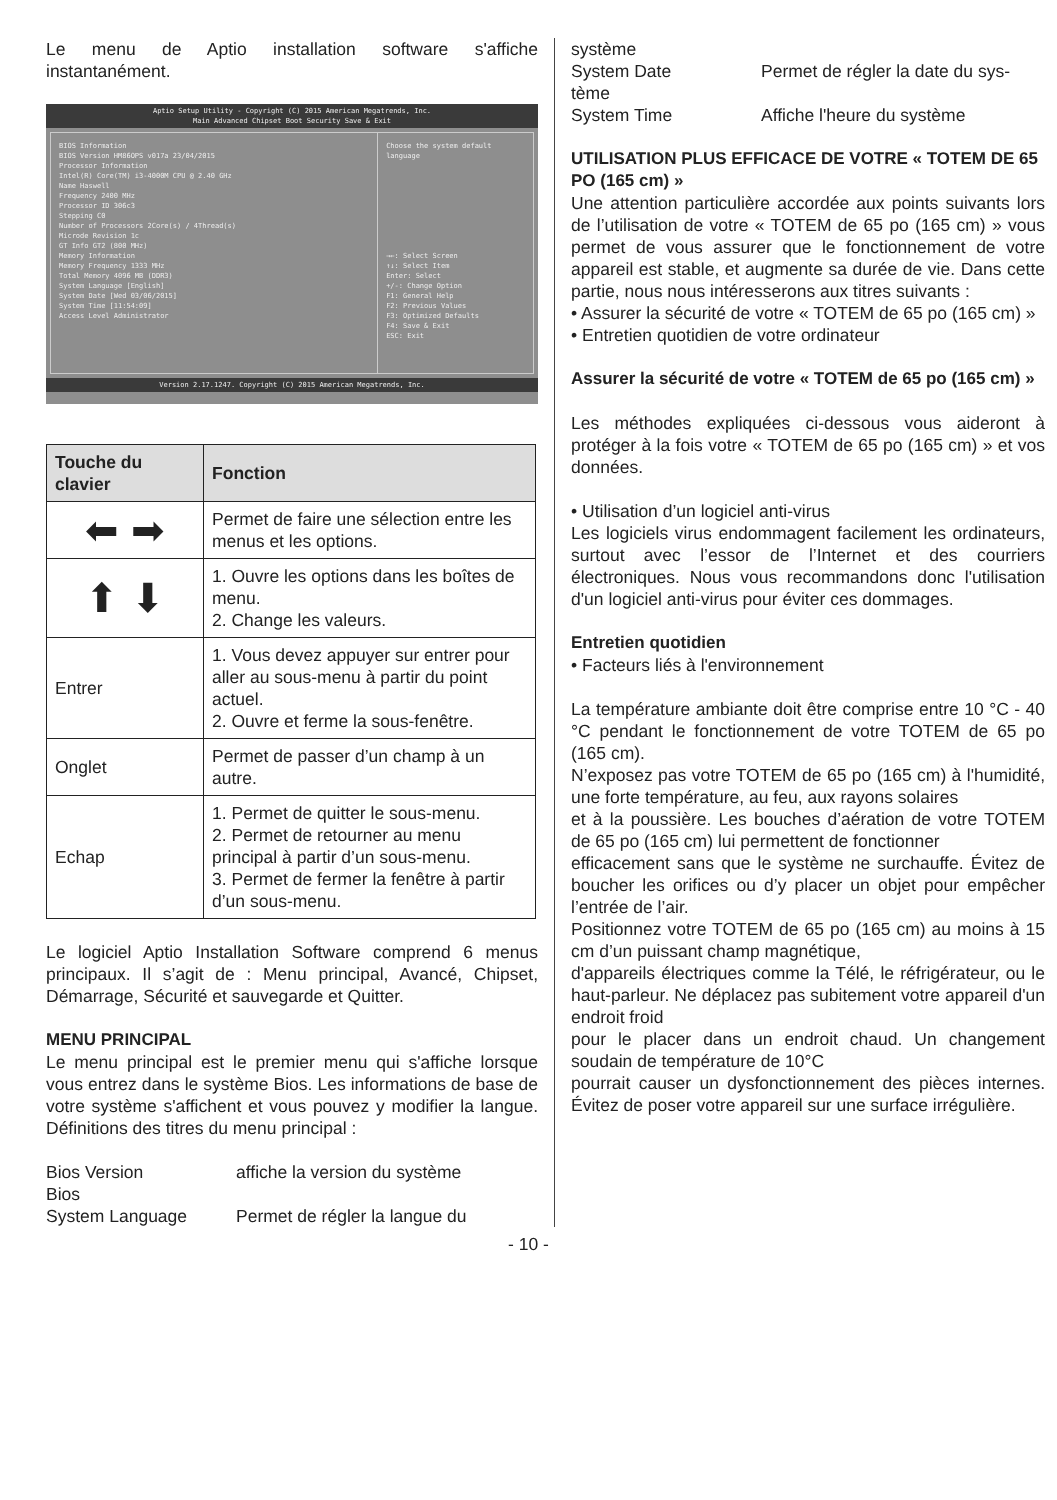Le menu de Aptio installation software s'affiche instantanément.
Aptio Setup Utility - Copyright (C) 2015 American Megatrends, Inc.
Main Advanced Chipset Boot Security Save & Exit
BIOS Information
BIOS Version HM86OPS v017a 23/04/2015
Processor Information
Intel(R) Core(TM) i3-4000M CPU @ 2.40 GHz
Name Haswell
Frequency 2400 MHz
Processor ID 306c3
Stepping C0
Number of Processors 2Core(s) / 4Thread(s)
Microde Revision 1c
GT Info GT2 (800 MHz)
Memory Information
Memory Frequency 1333 MHz
Total Memory 4096 MB (DDR3)
System Language [English]
System Date [Wed 03/06/2015]
System Time [11:54:09]
Access Level Administrator
Choose the system default language
→←: Select Screen
↑↓: Select Item
Enter: Select
+/-: Change Option
F1: General Help
F2: Previous Values
F3: Optimized Defaults
F4: Save & Exit
ESC: Exit
Version 2.17.1247. Copyright (C) 2015 American Megatrends, Inc.
| Touche du clavier | Fonction |
| --- | --- |
| ⬅ ➡ | Permet de faire une sélection entre les menus et les options. |
| ⬆ ⬇ | 1. Ouvre les options dans les boîtes de menu. 2. Change les valeurs. |
| Entrer | 1. Vous devez appuyer sur entrer pour aller au sous-menu à partir du point actuel. 2. Ouvre et ferme la sous-fenêtre. |
| Onglet | Permet de passer d’un champ à un autre. |
| Echap | 1. Permet de quitter le sous-menu. 2. Permet de retourner au menu principal à partir d’un sous-menu. 3. Permet de fermer la fenêtre à partir d’un sous-menu. |
Le logiciel Aptio Installation Software comprend 6 menus principaux. Il s’agit de : Menu principal, Avancé, Chipset, Démarrage, Sécurité et sauvegarde et Quitter.
MENU PRINCIPAL
Le menu principal est le premier menu qui s'affiche lorsque vous entrez dans le système Bios. Les informations de base de votre système s'affichent et vous pouvez y modifier la langue. Définitions des titres du menu principal :
Bios Version affiche la version du système
Bios
System Language Permet de régler la langue du
système
System Date Permet de régler la date du sys-
tème
System Time Affiche l'heure du système
UTILISATION PLUS EFFICACE DE VOTRE « TOTEM DE 65 PO (165 cm) »
Une attention particulière accordée aux points suivants lors de l’utilisation de votre « TOTEM de 65 po (165 cm) » vous permet de vous assurer que le fonctionnement de votre appareil est stable, et augmente sa durée de vie. Dans cette partie, nous nous intéresserons aux titres suivants :
• Assurer la sécurité de votre « TOTEM de 65 po (165 cm) »
• Entretien quotidien de votre ordinateur
Assurer la sécurité de votre « TOTEM de 65 po (165 cm) »
Les méthodes expliquées ci-dessous vous aideront à protéger à la fois votre « TOTEM de 65 po (165 cm) » et vos données.
• Utilisation d’un logiciel anti-virus
Les logiciels virus endommagent facilement les ordinateurs, surtout avec l’essor de l’Internet et des courriers électroniques. Nous vous recommandons donc l'utilisation d'un logiciel anti-virus pour éviter ces dommages.
Entretien quotidien
• Facteurs liés à l'environnement
La température ambiante doit être comprise entre 10 °C - 40 °C pendant le fonctionnement de votre TOTEM de 65 po (165 cm).
N’exposez pas votre TOTEM de 65 po (165 cm) à l'humidité, une forte température, au feu, aux rayons solaires
et à la poussière. Les bouches d’aération de votre TOTEM de 65 po (165 cm) lui permettent de fonctionner
efficacement sans que le système ne surchauffe. Évitez de boucher les orifices ou d’y placer un objet pour empêcher l’entrée de l’air.
Positionnez votre TOTEM de 65 po (165 cm) au moins à 15 cm d’un puissant champ magnétique,
d'appareils électriques comme la Télé, le réfrigérateur, ou le haut-parleur. Ne déplacez pas subitement votre appareil d'un endroit froid
pour le placer dans un endroit chaud. Un changement soudain de température de 10°C
pourrait causer un dysfonctionnement des pièces internes. Évitez de poser votre appareil sur une surface irrégulière.
- 10 -